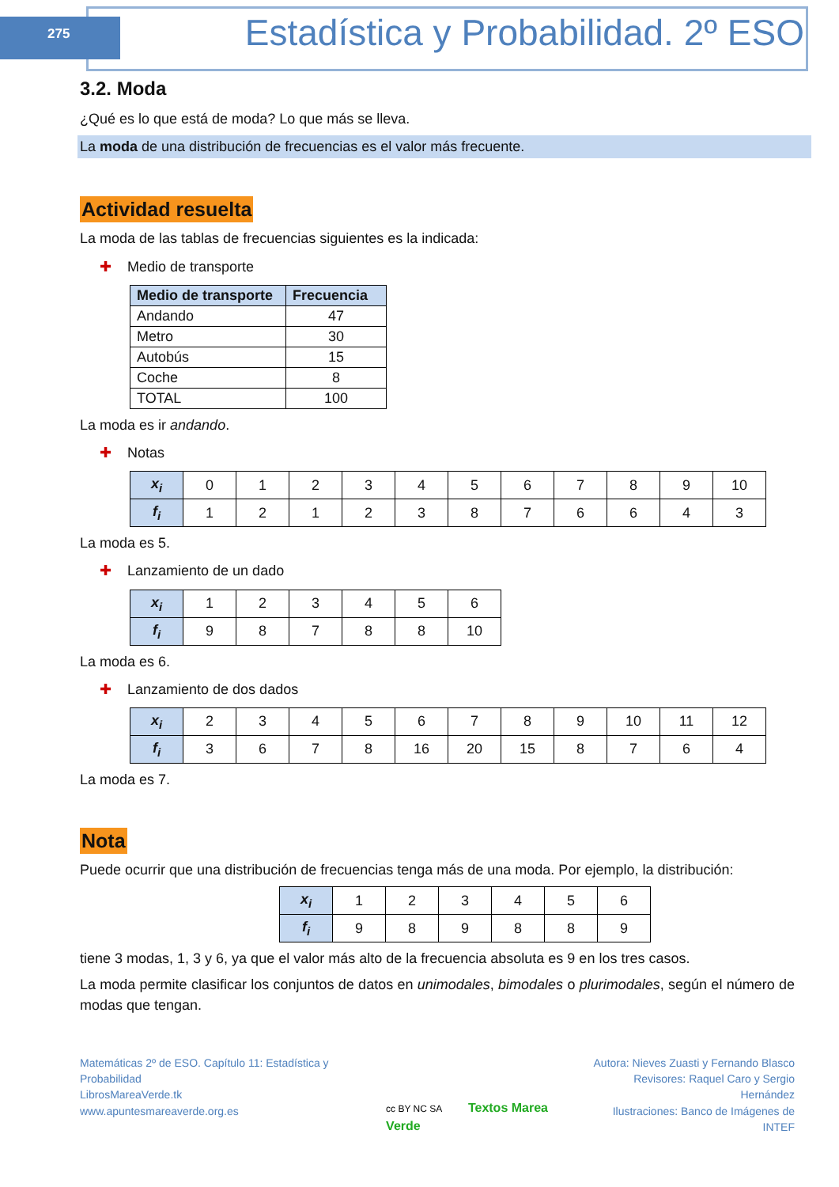275
Estadística y Probabilidad. 2º ESO
3.2. Moda
¿Qué es lo que está de moda? Lo que más se lleva.
La moda de una distribución de frecuencias es el valor más frecuente.
Actividad resuelta
La moda de las tablas de frecuencias siguientes es la indicada:
✚ Medio de transporte
| Medio de transporte | Frecuencia |
| --- | --- |
| Andando | 47 |
| Metro | 30 |
| Autobús | 15 |
| Coche | 8 |
| TOTAL | 100 |
La moda es ir andando.
✚ Notas
| x<sub>i</sub> | 0 | 1 | 2 | 3 | 4 | 5 | 6 | 7 | 8 | 9 | 10 |
| f<sub>i</sub> | 1 | 2 | 1 | 2 | 3 | 8 | 7 | 6 | 6 | 4 | 3 |
La moda es 5.
✚ Lanzamiento de un dado
| x<sub>i</sub> | 1 | 2 | 3 | 4 | 5 | 6 |
| f<sub>i</sub> | 9 | 8 | 7 | 8 | 8 | 10 |
La moda es 6.
✚ Lanzamiento de dos dados
| x<sub>i</sub> | 2 | 3 | 4 | 5 | 6 | 7 | 8 | 9 | 10 | 11 | 12 |
| f<sub>i</sub> | 3 | 6 | 7 | 8 | 16 | 20 | 15 | 8 | 7 | 6 | 4 |
La moda es 7.
Nota
Puede ocurrir que una distribución de frecuencias tenga más de una moda. Por ejemplo, la distribución:
| x<sub>i</sub> | 1 | 2 | 3 | 4 | 5 | 6 |
| f<sub>i</sub> | 9 | 8 | 9 | 8 | 8 | 9 |
tiene 3 modas, 1, 3 y 6, ya que el valor más alto de la frecuencia absoluta es 9 en los tres casos.
La moda permite clasificar los conjuntos de datos en unimodales, bimodales o plurimodales, según el número de modas que tengan.
Matemáticas 2º de ESO. Capítulo 11: Estadística y Probabilidad
LibrosMareaVerde.tk
www.apuntesmareaverde.org.es
cc BY NC SA Textos Marea Verde Autora: Nieves Zuasti y Fernando Blasco
Revisores: Raquel Caro y Sergio Hernández
Ilustraciones: Banco de Imágenes de INTEF